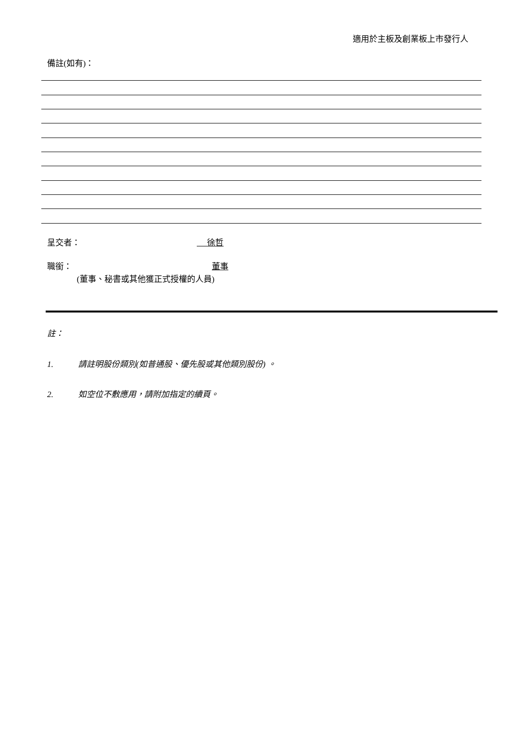適用於主板及創業板上市發行人
備註(如有)：
呈交者： 徐哲
職銜： 董事
(董事、秘書或其他獲正式授權的人員)
註：
1. 請註明股份類別(如普通股、優先股或其他類別股份) 。
2. 如空位不敷應用，請附加指定的續頁。